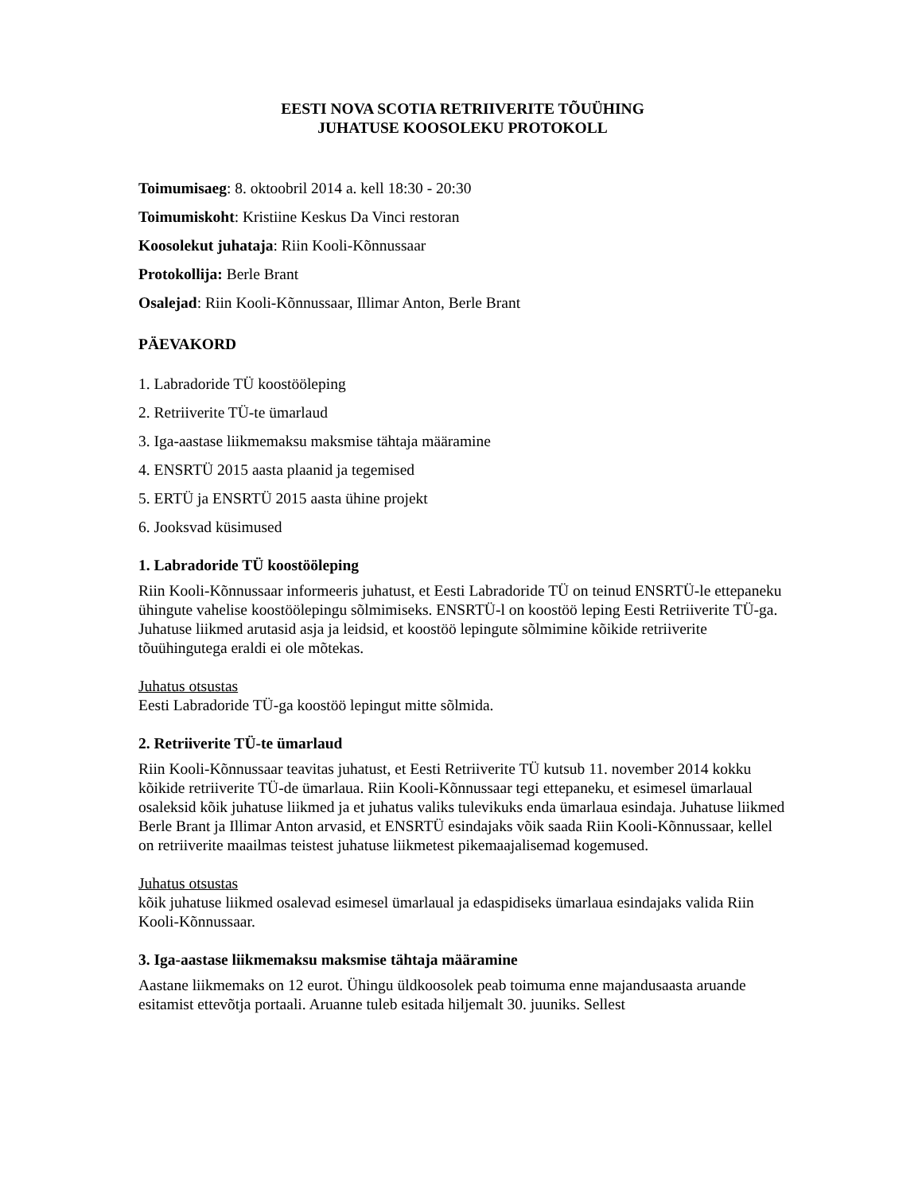EESTI NOVA SCOTIA RETRIIVERITE TÕUÜHING
JUHATUSE KOOSOLEKU PROTOKOLL
Toimumisaeg: 8. oktoobril 2014 a. kell 18:30 - 20:30
Toimumiskoht: Kristiine Keskus Da Vinci restoran
Koosolekut juhataja: Riin Kooli-Kõnnussaar
Protokollija: Berle Brant
Osalejad: Riin Kooli-Kõnnussaar, Illimar Anton, Berle Brant
PÄEVAKORD
1. Labradoride TÜ koostööleping
2. Retriiverite TÜ-te ümarlaud
3. Iga-aastase liikmemaksu maksmise tähtaja määramine
4. ENSRTÜ 2015 aasta plaanid ja tegemised
5. ERTÜ ja ENSRTÜ 2015 aasta ühine projekt
6. Jooksvad küsimused
1. Labradoride TÜ koostööleping
Riin Kooli-Kõnnussaar informeeris juhatust, et Eesti Labradoride TÜ on teinud ENSRTÜ-le ettepaneku ühingute vahelise koostöölepingu sõlmimiseks. ENSRTÜ-l on koostöö leping Eesti Retriiverite TÜ-ga. Juhatuse liikmed arutasid asja ja leidsid, et koostöö lepingute sõlmimine kõikide retriiverite tõuühingutega eraldi ei ole mõtekas.
Juhatus otsustas
Eesti Labradoride TÜ-ga koostöö lepingut mitte sõlmida.
2. Retriiverite TÜ-te ümarlaud
Riin Kooli-Kõnnussaar teavitas juhatust, et Eesti Retriiverite TÜ kutsub 11. november 2014 kokku kõikide retriiverite TÜ-de ümarlaua. Riin Kooli-Kõnnussaar tegi ettepaneku, et esimesel ümarlaual osaleksid kõik juhatuse liikmed ja et juhatus valiks tulevikuks enda ümarlaua esindaja. Juhatuse liikmed Berle Brant ja Illimar Anton arvasid, et ENSRTÜ esindajaks võik saada Riin Kooli-Kõnnussaar, kellel on retriiverite maailmas teistest juhatuse liikmetest pikemaajalisemad kogemused.
Juhatus otsustas
kõik juhatuse liikmed osalevad esimesel ümarlaual ja edaspidiseks ümarlaua esindajaks valida Riin Kooli-Kõnnussaar.
3. Iga-aastase liikmemaksu maksmise tähtaja määramine
Aastane liikmemaks on 12 eurot. Ühingu üldkoosolek peab toimuma enne majandusaasta aruande esitamist ettevõtja portaali. Aruanne tuleb esitada hiljemalt 30. juuniks. Sellest